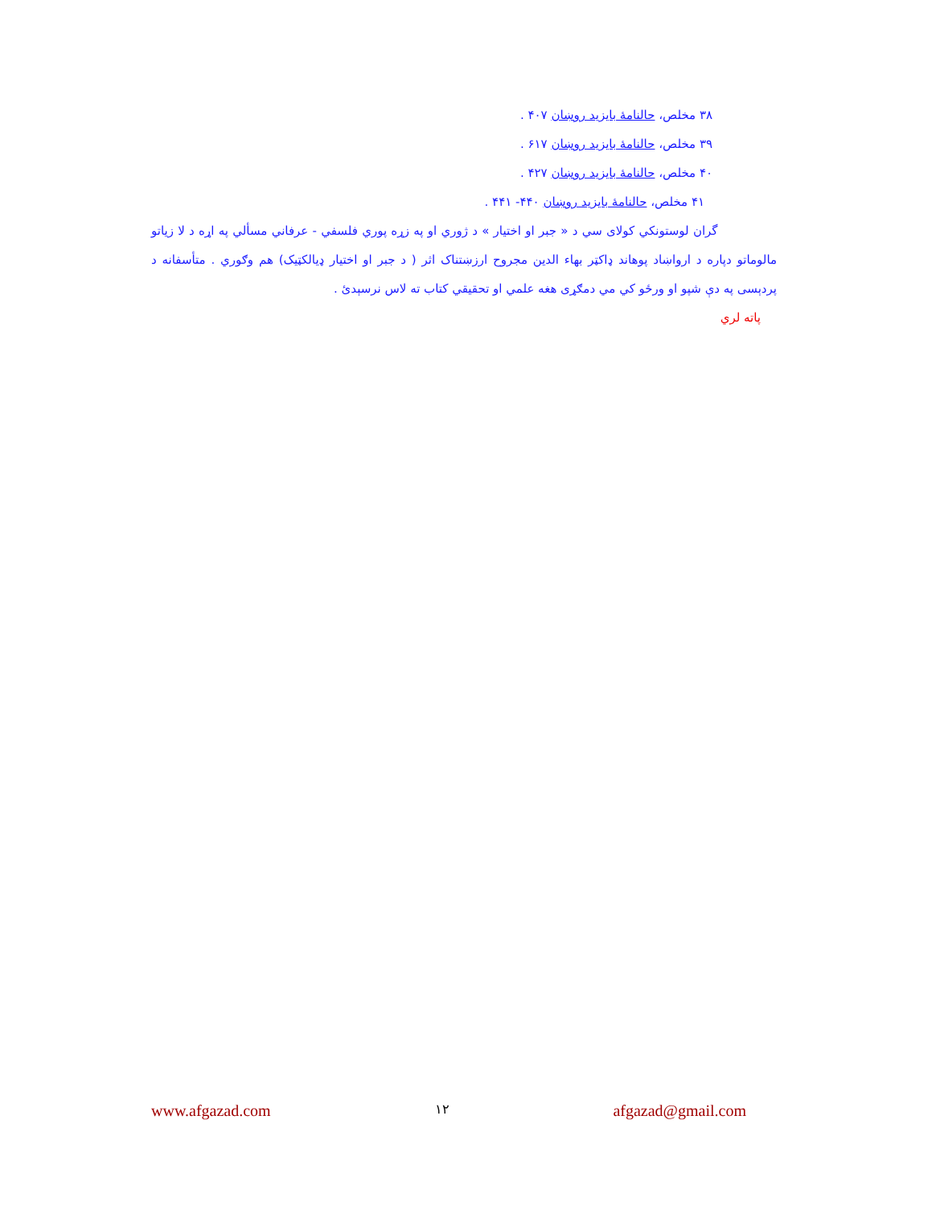۳۸ مخلص، حالنامهٔ بایزید روښان ۴۰۷ .
۳۹ مخلص، حالنامهٔ بایزید روښان ۶۱۷ .
۴۰ مخلص، حالنامهٔ بایزید روښان ۴۲۷ .
۴۱ مخلص، حالنامهٔ بایزید روښان ۴۴۰- ۴۴۱ .
گران لوستونکي کولای سي د « جبر او اختیار » د ژوري او په زړه پوري فلسفي - عرفاني مسألي په اړه د لا زیاتو مالوماتو دپاره د ارواښاد پوهاند ډاکټر بهاء الدین مجروح ارزښتناک اثر ( د جبر او اختیار ډیالکټیک) هم وګوري . متأسفانه د پردېسی په دې شپو او ورځو کي مي دمګړی هغه علمي او تحقیقي کتاب ته لاس نرسېدئ .
پاته لري
www.afgazad.com ۱۲ afgazad@gmail.com